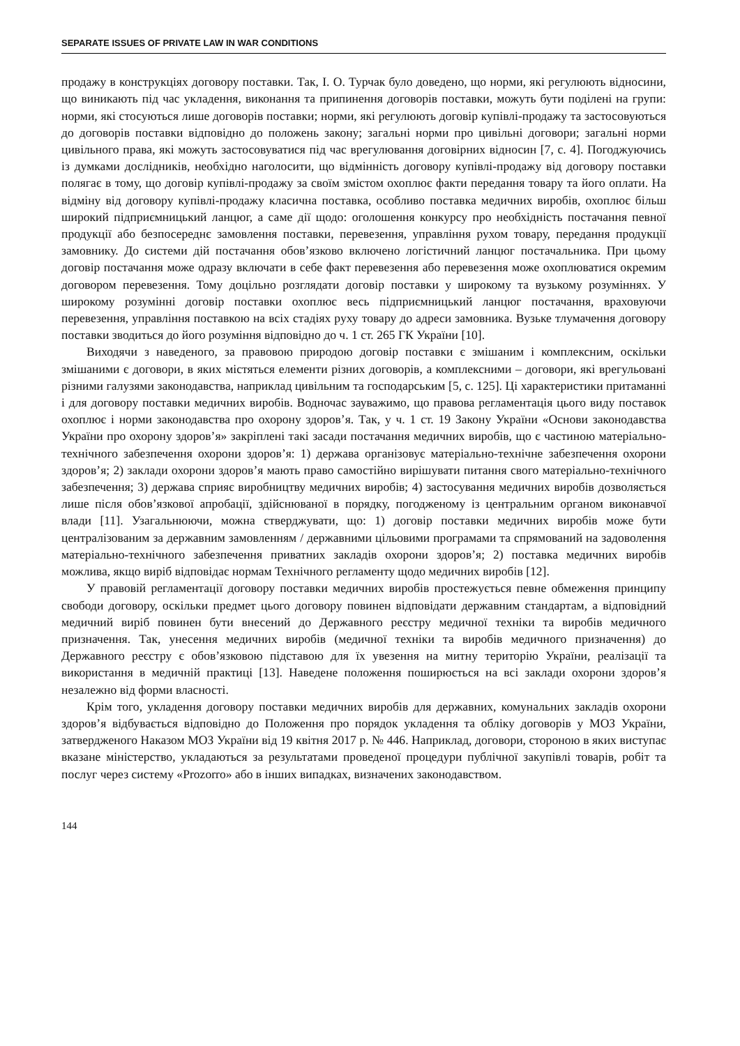SEPARATE ISSUES OF PRIVATE LAW IN WAR CONDITIONS
продажу в конструкціях договору поставки. Так, І. О. Турчак було доведено, що норми, які регулюють відносини, що виникають під час укладення, виконання та припинення договорів поставки, можуть бути поділені на групи: норми, які стосуються лише договорів поставки; норми, які регулюють договір купівлі-продажу та застосовуються до договорів поставки відповідно до положень закону; загальні норми про цивільні договори; загальні норми цивільного права, які можуть застосовуватися під час врегулювання договірних відносин [7, с. 4]. Погоджуючись із думками дослідників, необхідно наголосити, що відмінність договору купівлі-продажу від договору поставки полягає в тому, що договір купівлі-продажу за своїм змістом охоплює факти передання товару та його оплати. На відміну від договору купівлі-продажу класична поставка, особливо поставка медичних виробів, охоплює більш широкий підприємницький ланцюг, а саме дії щодо: оголошення конкурсу про необхідність постачання певної продукції або безпосереднє замовлення поставки, перевезення, управління рухом товару, передання продукції замовнику. До системи дій постачання обов’язково включено логістичний ланцюг постачальника. При цьому договір постачання може одразу включати в себе факт перевезення або перевезення може охоплюватися окремим договором перевезення. Тому доцільно розглядати договір поставки у широкому та вузькому розуміннях. У широкому розумінні договір поставки охоплює весь підприємницький ланцюг постачання, враховуючи перевезення, управління поставкою на всіх стадіях руху товару до адреси замовника. Вузьке тлумачення договору поставки зводиться до його розуміння відповідно до ч. 1 ст. 265 ГК України [10].
Виходячи з наведеного, за правовою природою договір поставки є змішаним і комплексним, оскільки змішаними є договори, в яких містяться елементи різних договорів, а комплексними – договори, які врегульовані різними галузями законодавства, наприклад цивільним та господарським [5, с. 125]. Ці характеристики притаманні і для договору поставки медичних виробів. Водночас зауважимо, що правова регламентація цього виду поставок охоплює і норми законодавства про охорону здоров’я. Так, у ч. 1 ст. 19 Закону України «Основи законодавства України про охорону здоров’я» закріплені такі засади постачання медичних виробів, що є частиною матеріально-технічного забезпечення охорони здоров’я: 1) держава організовує матеріально-технічне забезпечення охорони здоров’я; 2) заклади охорони здоров’я мають право самостійно вирішувати питання свого матеріально-технічного забезпечення; 3) держава сприяє виробництву медичних виробів; 4) застосування медичних виробів дозволяється лише після обов’язкової апробації, здійснюваної в порядку, погодженому із центральним органом виконавчої влади [11]. Узагальнюючи, можна стверджувати, що: 1) договір поставки медичних виробів може бути централізованим за державним замовленням / державними цільовими програмами та спрямований на задоволення матеріально-технічного забезпечення приватних закладів охорони здоров’я; 2) поставка медичних виробів можлива, якщо виріб відповідає нормам Технічного регламенту щодо медичних виробів [12].
У правовій регламентації договору поставки медичних виробів простежується певне обмеження принципу свободи договору, оскільки предмет цього договору повинен відповідати державним стандартам, а відповідний медичний виріб повинен бути внесений до Державного реєстру медичної техніки та виробів медичного призначення. Так, унесення медичних виробів (медичної техніки та виробів медичного призначення) до Державного реєстру є обов’язковою підставою для їх увезення на митну територію України, реалізації та використання в медичній практиці [13]. Наведене положення поширюється на всі заклади охорони здоров’я незалежно від форми власності.
Крім того, укладення договору поставки медичних виробів для державних, комунальних закладів охорони здоров’я відбувається відповідно до Положення про порядок укладення та обліку договорів у МОЗ України, затвердженого Наказом МОЗ України від 19 квітня 2017 р. № 446. Наприклад, договори, стороною в яких виступає вказане міністерство, укладаються за результатами проведеної процедури публічної закупівлі товарів, робіт та послуг через систему «Prozorro» або в інших випадках, визначених законодавством.
144